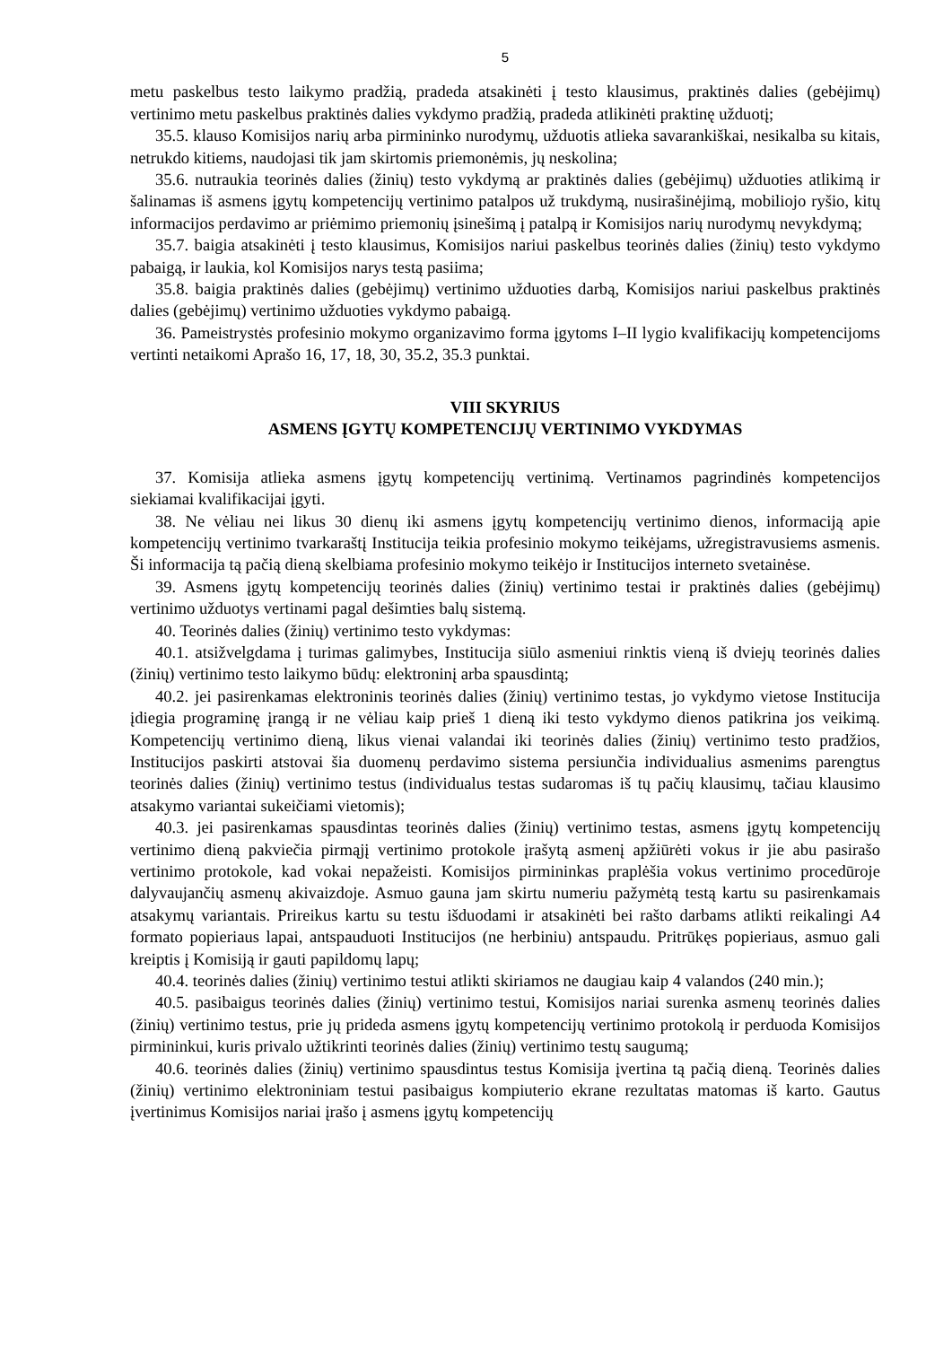5
metu paskelbus testo laikymo pradžią, pradeda atsakinėti į testo klausimus, praktinės dalies (gebėjimų) vertinimo metu paskelbus praktinės dalies vykdymo pradžią, pradeda atlikinėti praktinę užduotį;
35.5. klauso Komisijos narių arba pirmininko nurodymų, užduotis atlieka savarankiškai, nesikalba su kitais, netrukdo kitiems, naudojasi tik jam skirtomis priemonėmis, jų neskolina;
35.6. nutraukia teorinės dalies (žinių) testo vykdymą ar praktinės dalies (gebėjimų) užduoties atlikimą ir šalinamas iš asmens įgytų kompetencijų vertinimo patalpos už trukdymą, nusirašinėjimą, mobiliojo ryšio, kitų informacijos perdavimo ar priėmimo priemonių įsinešimą į patalpą ir Komisijos narių nurodymų nevykdymą;
35.7. baigia atsakinėti į testo klausimus, Komisijos nariui paskelbus teorinės dalies (žinių) testo vykdymo pabaigą, ir laukia, kol Komisijos narys testą pasiima;
35.8. baigia praktinės dalies (gebėjimų) vertinimo užduoties darbą, Komisijos nariui paskelbus praktinės dalies (gebėjimų) vertinimo užduoties vykdymo pabaigą.
36. Pameistrystės profesinio mokymo organizavimo forma įgytoms I–II lygio kvalifikacijų kompetencijoms vertinti netaikomi Aprašo 16, 17, 18, 30, 35.2, 35.3 punktai.
VIII SKYRIUS
ASMENS ĮGYTŲ KOMPETENCIJŲ VERTINIMO VYKDYMAS
37. Komisija atlieka asmens įgytų kompetencijų vertinimą. Vertinamos pagrindinės kompetencijos siekiamai kvalifikacijai įgyti.
38. Ne vėliau nei likus 30 dienų iki asmens įgytų kompetencijų vertinimo dienos, informaciją apie kompetencijų vertinimo tvarkaraštį Institucija teikia profesinio mokymo teikėjams, užregistravusiems asmenis. Ši informacija tą pačią dieną skelbiama profesinio mokymo teikėjo ir Institucijos interneto svetainėse.
39. Asmens įgytų kompetencijų teorinės dalies (žinių) vertinimo testai ir praktinės dalies (gebėjimų) vertinimo užduotys vertinami pagal dešimties balų sistemą.
40. Teorinės dalies (žinių) vertinimo testo vykdymas:
40.1. atsižvelgdama į turimas galimybes, Institucija siūlo asmeniui rinktis vieną iš dviejų teorinės dalies (žinių) vertinimo testo laikymo būdų: elektroninį arba spausdintą;
40.2. jei pasirenkamas elektroninis teorinės dalies (žinių) vertinimo testas, jo vykdymo vietose Institucija įdiegia programinę įrangą ir ne vėliau kaip prieš 1 dieną iki testo vykdymo dienos patikrina jos veikimą. Kompetencijų vertinimo dieną, likus vienai valandai iki teorinės dalies (žinių) vertinimo testo pradžios, Institucijos paskirti atstovai šia duomenų perdavimo sistema persiunčia individualius asmenims parengtus teorinės dalies (žinių) vertinimo testus (individualus testas sudaromas iš tų pačių klausimų, tačiau klausimo atsakymo variantai sukeičiami vietomis);
40.3. jei pasirenkamas spausdintas teorinės dalies (žinių) vertinimo testas, asmens įgytų kompetencijų vertinimo dieną pakviečia pirmąjį vertinimo protokole įrašytą asmenį apžiūrėti vokus ir jie abu pasirašo vertinimo protokole, kad vokai nepažeisti. Komisijos pirmininkas praplėšia vokus vertinimo procedūroje dalyvaujančių asmenų akivaizdoje. Asmuo gauna jam skirtu numeriu pažymėtą testą kartu su pasirenkamais atsakymų variantais. Prireikus kartu su testu išduodami ir atsakinėti bei rašto darbams atlikti reikalingi A4 formato popieriaus lapai, antspauduoti Institucijos (ne herbiniu) antspaudu. Pritrūkęs popieriaus, asmuo gali kreiptis į Komisiją ir gauti papildomų lapų;
40.4. teorinės dalies (žinių) vertinimo testui atlikti skiriamos ne daugiau kaip 4 valandos (240 min.);
40.5. pasibaigus teorinės dalies (žinių) vertinimo testui, Komisijos nariai surenka asmenų teorinės dalies (žinių) vertinimo testus, prie jų prideda asmens įgytų kompetencijų vertinimo protokolą ir perduoda Komisijos pirmininkui, kuris privalo užtikrinti teorinės dalies (žinių) vertinimo testų saugumą;
40.6. teorinės dalies (žinių) vertinimo spausdintus testus Komisija įvertina tą pačią dieną. Teorinės dalies (žinių) vertinimo elektroniniam testui pasibaigus kompiuterio ekrane rezultatas matomas iš karto. Gautus įvertinimus Komisijos nariai įrašo į asmens įgytų kompetencijų